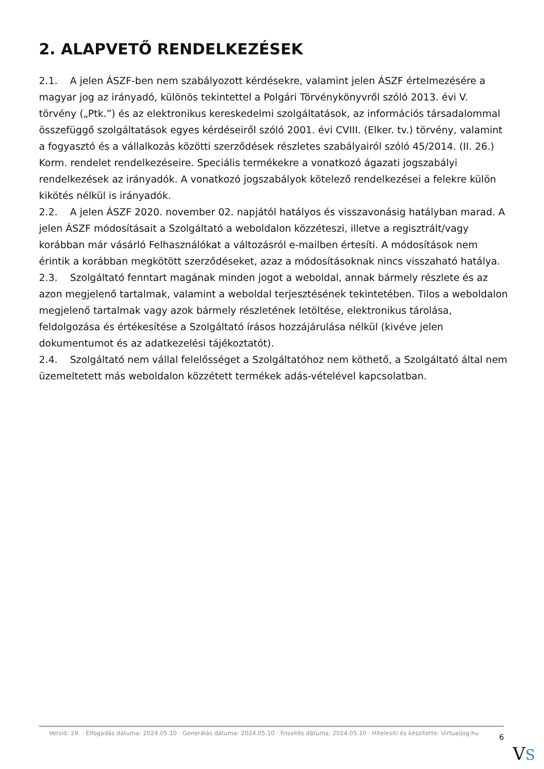2. ALAPVETŐ RENDELKEZÉSEK
2.1. A jelen ÁSZF-ben nem szabályozott kérdésekre, valamint jelen ÁSZF értelmezésére a magyar jog az irányadó, különös tekintettel a Polgári Törvénykönyvről szóló 2013. évi V. törvény („Ptk.”) és az elektronikus kereskedelmi szolgáltatások, az információs társadalommal összefüggő szolgáltatások egyes kérdéseiről szóló 2001. évi CVIII. (Elker. tv.) törvény, valamint a fogyasztó és a vállalkozás közötti szerződések részletes szabályairól szóló 45/2014. (II. 26.) Korm. rendelet rendelkezéseire. Speciális termékekre a vonatkozó ágazati jogszabályi rendelkezések az irányadók. A vonatkozó jogszabályok kötelező rendelkezései a felekre külön kikötés nélkül is irányadók.
2.2. A jelen ÁSZF 2020. november 02. napjától hatályos és visszavonásig hatályban marad. A jelen ÁSZF módosításait a Szolgáltató a weboldalon közzéteszi, illetve a regisztrált/vagy korábban már vásárló Felhasználókat a változásról e-mailben értesíti. A módosítások nem érintik a korábban megkötött szerződéseket, azaz a módosításoknak nincs visszaható hatálya.
2.3. Szolgáltató fenntart magának minden jogot a weboldal, annak bármely részlete és az azon megjelenő tartalmak, valamint a weboldal terjesztésének tekintetében. Tilos a weboldalon megjelenő tartalmak vagy azok bármely részletének letöltése, elektronikus tárolása, feldolgozása és értékesítése a Szolgáltató írásos hozzájárulása nélkül (kivéve jelen dokumentumot és az adatkezelési tájékoztatót).
2.4. Szolgáltató nem vállal felelősséget a Szolgáltatóhoz nem köthető, a Szolgáltató által nem üzemeltetett más weboldalon közzétett termékek adás-vételével kapcsolatban.
Verzió: 29. · Elfogadás dátuma: 2024.05.10 · Generálás dátuma: 2024.05.10 · Frissítés dátuma: 2024.05.10 · Hitelesíti és készítette: Virtualjog.hu
6
VS